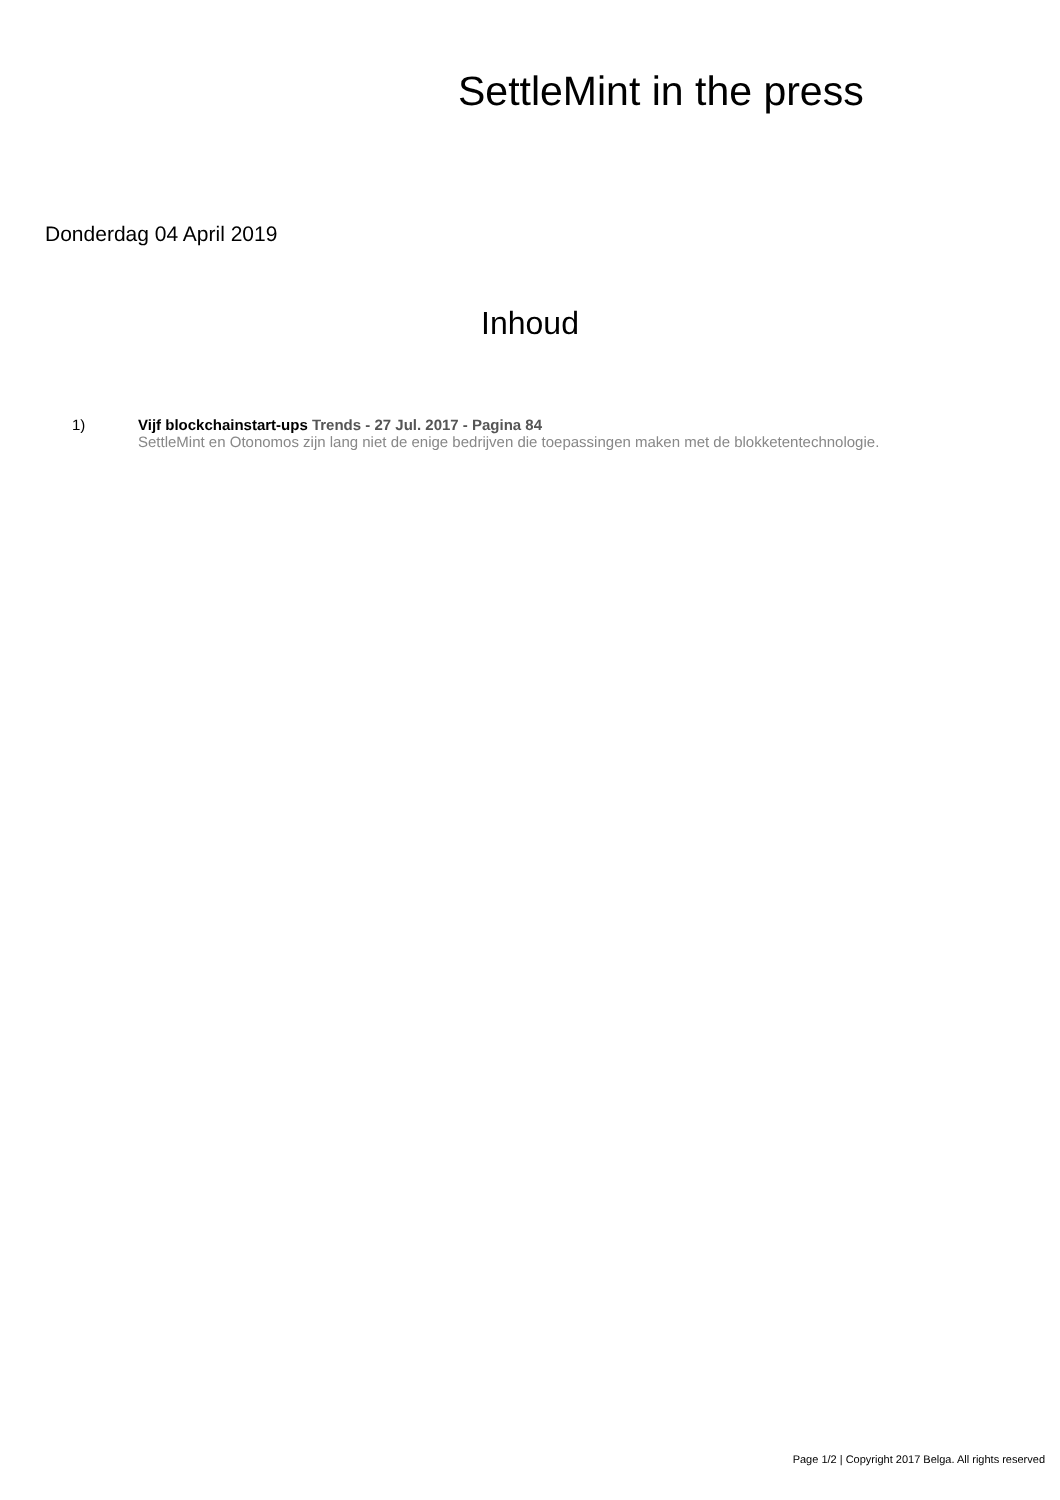SettleMint in the press
Donderdag 04 April 2019
Inhoud
1) Vijf blockchainstart-ups Trends - 27 Jul. 2017 - Pagina 84
SettleMint en Otonomos zijn lang niet de enige bedrijven die toepassingen maken met de blokketentechnologie.
Page 1/2 | Copyright 2017 Belga. All rights reserved